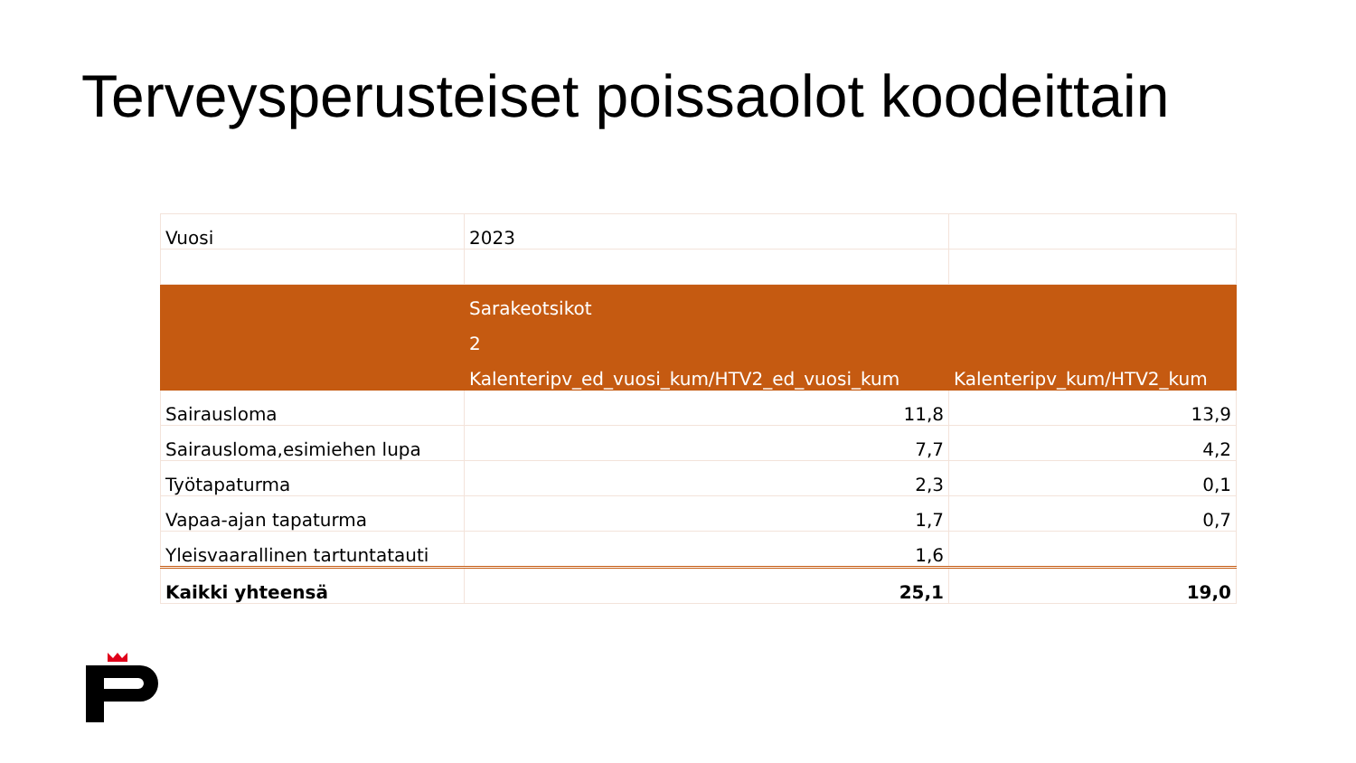Terveysperusteiset poissaolot koodeittain
| Vuosi | 2023 | |
| | Sarakeotsikot | |
| | 2 | |
| | Kalenteripv_ed_vuosi_kum/HTV2_ed_vuosi_kum | Kalenteripv_kum/HTV2_kum |
| Sairausloma | 11,8 | 13,9 |
| Sairausloma,esimiehen lupa | 7,7 | 4,2 |
| Työtapaturma | 2,3 | 0,1 |
| Vapaa-ajan tapaturma | 1,7 | 0,7 |
| Yleisvaarallinen tartuntatauti | 1,6 | |
| Kaikki yhteensä | 25,1 | 19,0 |